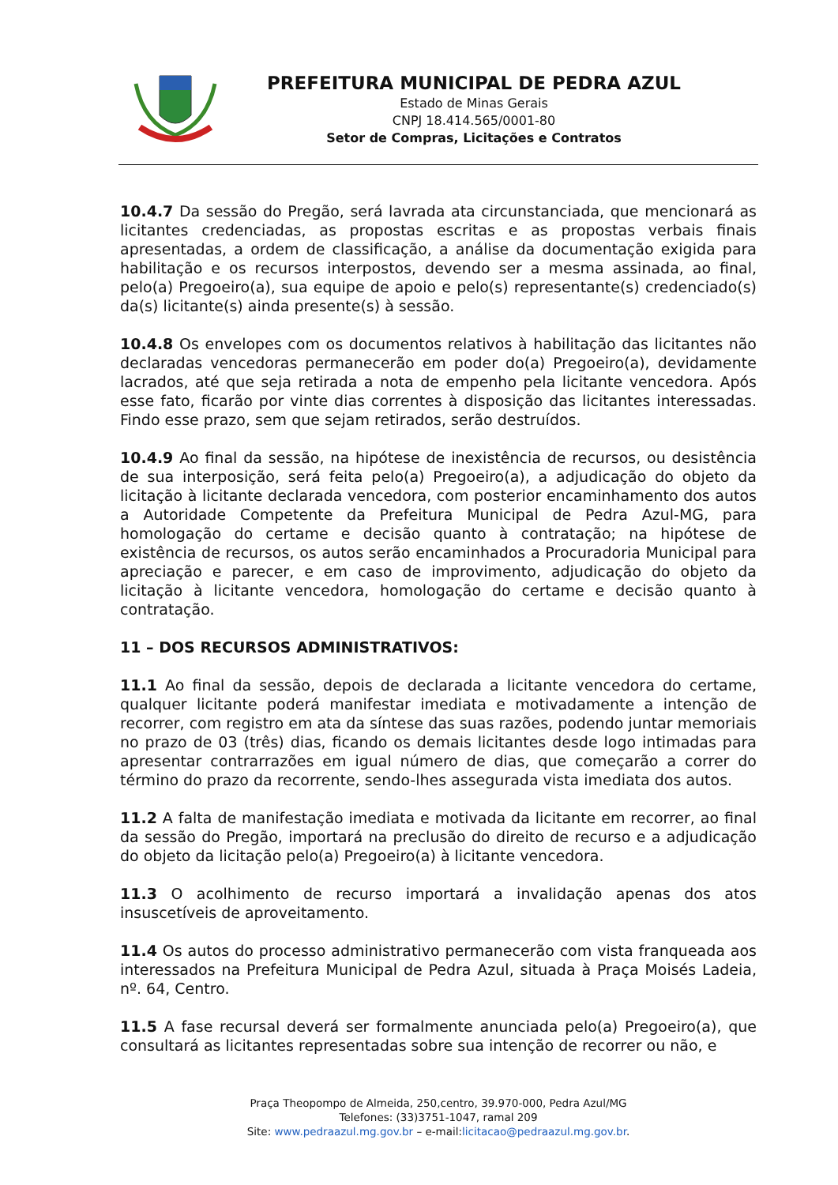PREFEITURA MUNICIPAL DE PEDRA AZUL
Estado de Minas Gerais
CNPJ 18.414.565/0001-80
Setor de Compras, Licitações e Contratos
10.4.7 Da sessão do Pregão, será lavrada ata circunstanciada, que mencionará as licitantes credenciadas, as propostas escritas e as propostas verbais finais apresentadas, a ordem de classificação, a análise da documentação exigida para habilitação e os recursos interpostos, devendo ser a mesma assinada, ao final, pelo(a) Pregoeiro(a), sua equipe de apoio e pelo(s) representante(s) credenciado(s) da(s) licitante(s) ainda presente(s) à sessão.
10.4.8 Os envelopes com os documentos relativos à habilitação das licitantes não declaradas vencedoras permanecerão em poder do(a) Pregoeiro(a), devidamente lacrados, até que seja retirada a nota de empenho pela licitante vencedora. Após esse fato, ficarão por vinte dias correntes à disposição das licitantes interessadas. Findo esse prazo, sem que sejam retirados, serão destruídos.
10.4.9 Ao final da sessão, na hipótese de inexistência de recursos, ou desistência de sua interposição, será feita pelo(a) Pregoeiro(a), a adjudicação do objeto da licitação à licitante declarada vencedora, com posterior encaminhamento dos autos a Autoridade Competente da Prefeitura Municipal de Pedra Azul-MG, para homologação do certame e decisão quanto à contratação; na hipótese de existência de recursos, os autos serão encaminhados a Procuradoria Municipal para apreciação e parecer, e em caso de improvimento, adjudicação do objeto da licitação à licitante vencedora, homologação do certame e decisão quanto à contratação.
11 – DOS RECURSOS ADMINISTRATIVOS:
11.1 Ao final da sessão, depois de declarada a licitante vencedora do certame, qualquer licitante poderá manifestar imediata e motivadamente a intenção de recorrer, com registro em ata da síntese das suas razões, podendo juntar memoriais no prazo de 03 (três) dias, ficando os demais licitantes desde logo intimadas para apresentar contrarrazões em igual número de dias, que começarão a correr do término do prazo da recorrente, sendo-lhes assegurada vista imediata dos autos.
11.2 A falta de manifestação imediata e motivada da licitante em recorrer, ao final da sessão do Pregão, importará na preclusão do direito de recurso e a adjudicação do objeto da licitação pelo(a) Pregoeiro(a) à licitante vencedora.
11.3 O acolhimento de recurso importará a invalidação apenas dos atos insuscetíveis de aproveitamento.
11.4 Os autos do processo administrativo permanecerão com vista franqueada aos interessados na Prefeitura Municipal de Pedra Azul, situada à Praça Moisés Ladeia, nº. 64, Centro.
11.5 A fase recursal deverá ser formalmente anunciada pelo(a) Pregoeiro(a), que consultará as licitantes representadas sobre sua intenção de recorrer ou não, e
Praça Theopompo de Almeida, 250,centro, 39.970-000, Pedra Azul/MG
Telefones: (33)3751-1047, ramal 209
Site: www.pedraazul.mg.gov.br – e-mail:licitacao@pedraazul.mg.gov.br.